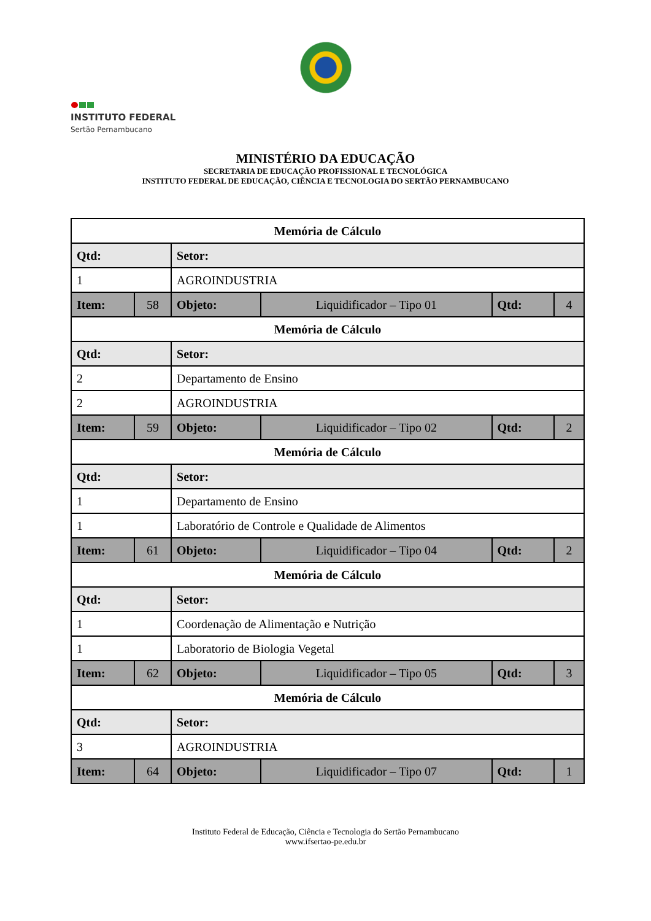MINISTÉRIO DA EDUCAÇÃO
SECRETARIA DE EDUCAÇÃO PROFISSIONAL E TECNOLÓGICA
INSTITUTO FEDERAL DE EDUCAÇÃO, CIÊNCIA E TECNOLOGIA DO SERTÃO PERNAMBUCANO
INSTITUTO FEDERAL
Sertão Pernambucano
| Memória de Cálculo | | | | | |
| Qtd: | | Setor: | | | |
| 1 | | AGROINDUSTRIA | | | |
| Item: | 58 | Objeto: | Liquidificador – Tipo 01 | Qtd: | 4 |
| Memória de Cálculo | | | | | |
| Qtd: | | Setor: | | | |
| 2 | | Departamento de Ensino | | | |
| 2 | | AGROINDUSTRIA | | | |
| Item: | 59 | Objeto: | Liquidificador – Tipo 02 | Qtd: | 2 |
| Memória de Cálculo | | | | | |
| Qtd: | | Setor: | | | |
| 1 | | Departamento de Ensino | | | |
| 1 | | Laboratório de Controle e Qualidade de Alimentos | | | |
| Item: | 61 | Objeto: | Liquidificador – Tipo 04 | Qtd: | 2 |
| Memória de Cálculo | | | | | |
| Qtd: | | Setor: | | | |
| 1 | | Coordenação de Alimentação e Nutrição | | | |
| 1 | | Laboratorio de Biologia Vegetal | | | |
| Item: | 62 | Objeto: | Liquidificador – Tipo 05 | Qtd: | 3 |
| Memória de Cálculo | | | | | |
| Qtd: | | Setor: | | | |
| 3 | | AGROINDUSTRIA | | | |
| Item: | 64 | Objeto: | Liquidificador – Tipo 07 | Qtd: | 1 |
Instituto Federal de Educação, Ciência e Tecnologia do Sertão Pernambucano
www.ifsertao-pe.edu.br